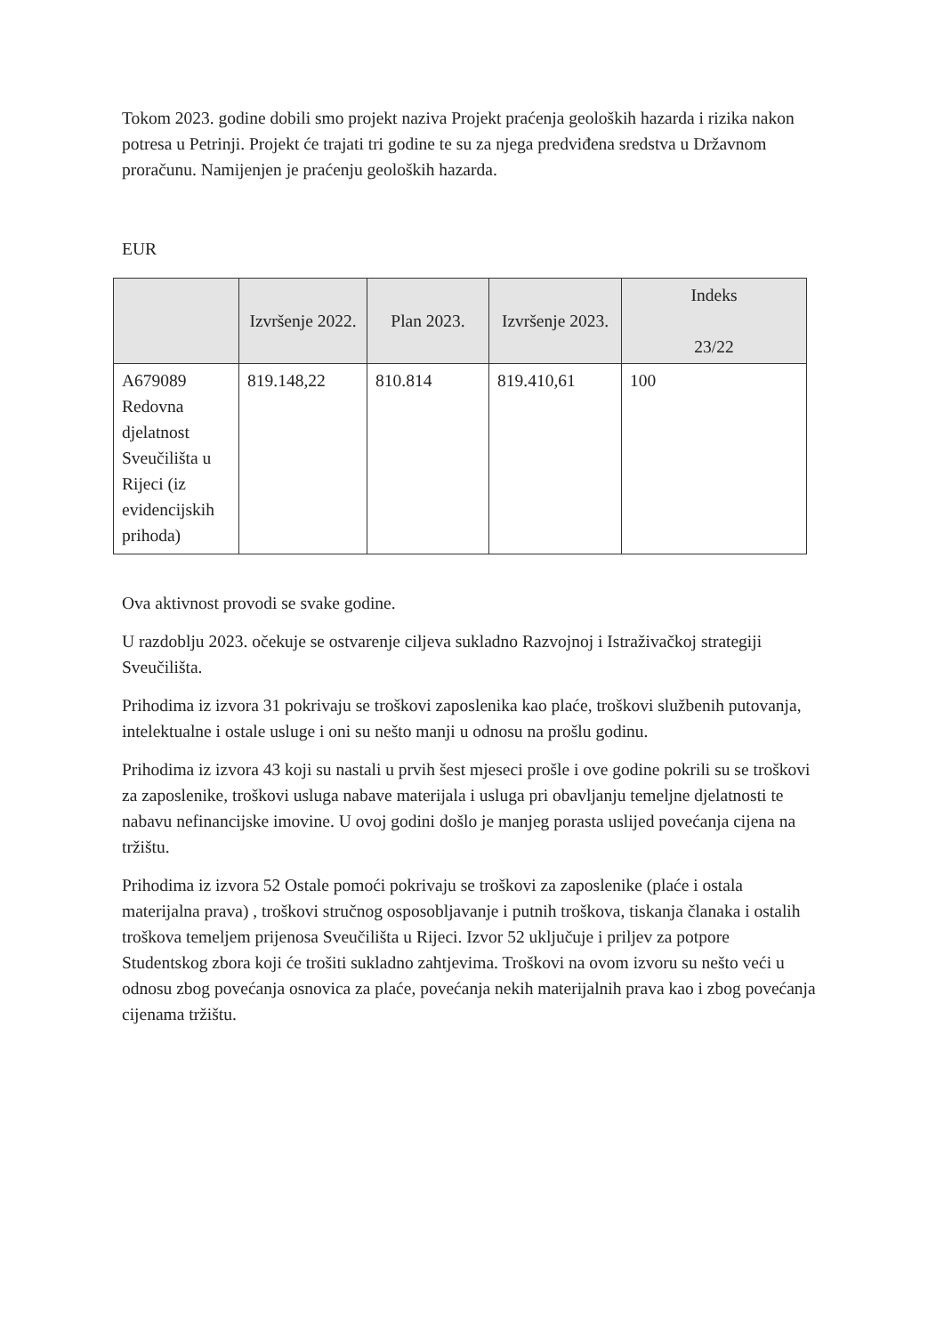Tokom 2023. godine dobili smo projekt naziva Projekt praćenja geoloških hazarda i rizika nakon potresa u Petrinji. Projekt će trajati tri godine te su za njega predviđena sredstva u Državnom proračunu. Namijenjen je praćenju geoloških hazarda.
EUR
| | Izvršenje 2022. | Plan 2023. | Izvršenje 2023. | Indeks 23/22 |
| --- | --- | --- | --- | --- |
| A679089 Redovna djelatnost Sveučilišta u Rijeci (iz evidencijskih prihoda) | 819.148,22 | 810.814 | 819.410,61 | 100 |
Ova aktivnost provodi se svake godine.
U razdoblju 2023. očekuje se ostvarenje ciljeva sukladno Razvojnoj i Istraživačkoj strategiji Sveučilišta.
Prihodima iz izvora 31 pokrivaju se troškovi zaposlenika kao plaće, troškovi službenih putovanja, intelektualne i ostale usluge i oni su nešto manji u odnosu na prošlu godinu.
Prihodima iz izvora 43 koji su nastali u prvih šest mjeseci prošle i ove godine pokrili su se troškovi za zaposlenike, troškovi usluga nabave materijala i usluga pri obavljanju temeljne djelatnosti te nabavu nefinancijske imovine. U ovoj godini došlo je manjeg porasta uslijed povećanja cijena na tržištu.
Prihodima iz izvora 52 Ostale pomoći pokrivaju se troškovi za zaposlenike (plaće i ostala materijalna prava) , troškovi stručnog osposobljavanje i putnih troškova, tiskanja članaka i ostalih troškova temeljem prijenosa Sveučilišta u Rijeci. Izvor 52 uključuje i priljev za potpore Studentskog zbora koji će trošiti sukladno zahtjevima. Troškovi na ovom izvoru su nešto veći u odnosu zbog povećanja osnovica za plaće, povećanja nekih materijalnih prava kao i zbog povećanja cijenama tržištu.